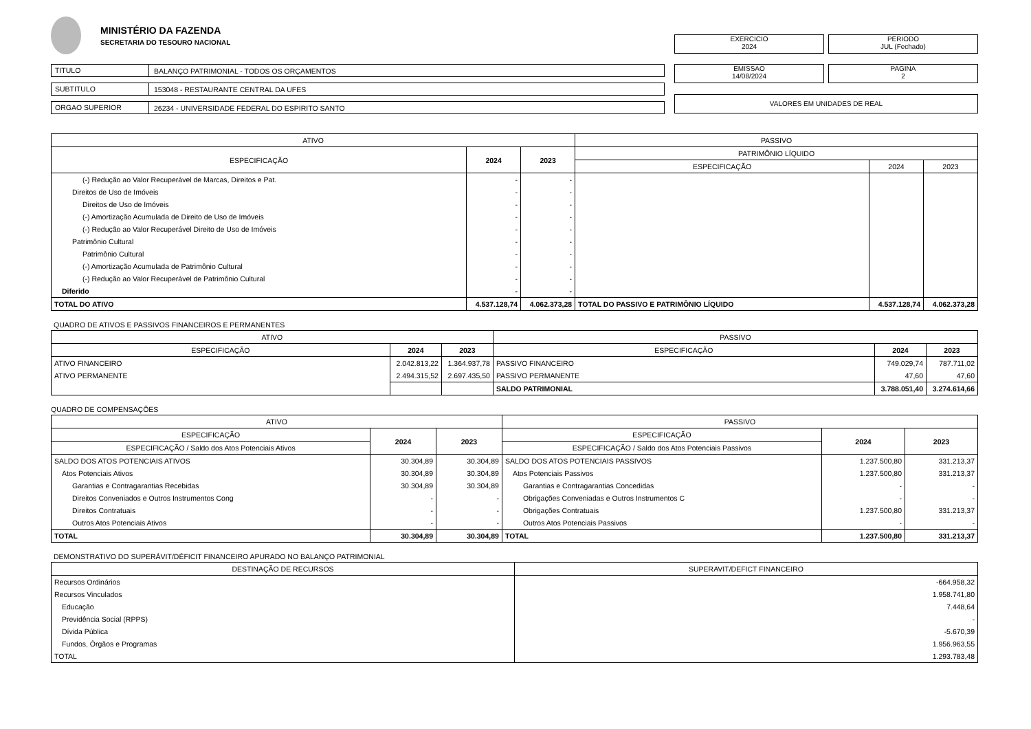MINISTÉRIO DA FAZENDA
SECRETARIA DO TESOURO NACIONAL
TITULO BALANÇO PATRIMONIAL - TODOS OS ORÇAMENTOS
SUBTITULO 153048 - RESTAURANTE CENTRAL DA UFES
ORGAO SUPERIOR 26234 - UNIVERSIDADE FEDERAL DO ESPIRITO SANTO
EXERCICIO
2024
PERIODO
JUL (Fechado)
EMISSAO
14/08/2024
PAGINA
2
VALORES EM UNIDADES DE REAL
| ATIVO | | | PASSIVO | | |
| --- | --- | --- | --- | --- | --- |
| ESPECIFICAÇÃO | 2024 | 2023 | PATRIMÔNIO LÍQUIDO | | |
| | | | ESPECIFICAÇÃO | 2024 | 2023 |
| (-) Redução ao Valor Recuperável de Marcas, Direitos e Pat. | - | - | | | |
| Direitos de Uso de Imóveis | - | - | | | |
| Direitos de Uso de Imóveis | - | - | | | |
| (-) Amortização Acumulada de Direito de Uso de Imóveis | - | - | | | |
| (-) Redução ao Valor Recuperável Direito de Uso de Imóveis | - | - | | | |
| Patrimônio Cultural | - | - | | | |
| Patrimônio Cultural | - | - | | | |
| (-) Amortização Acumulada de Patrimônio Cultural | - | - | | | |
| (-) Redução ao Valor Recuperável de Patrimônio Cultural | - | - | | | |
| Diferido | - | - | | | |
| TOTAL DO ATIVO | 4.537.128,74 | 4.062.373,28 | TOTAL DO PASSIVO E PATRIMÔNIO LÍQUIDO | 4.537.128,74 | 4.062.373,28 |
QUADRO DE ATIVOS E PASSIVOS FINANCEIROS E PERMANENTES
| ATIVO | | | PASSIVO | | |
| --- | --- | --- | --- | --- | --- |
| ESPECIFICAÇÃO | 2024 | 2023 | ESPECIFICAÇÃO | 2024 | 2023 |
| ATIVO FINANCEIRO | 2.042.813,22 | 1.364.937,78 | PASSIVO FINANCEIRO | 749.029,74 | 787.711,02 |
| ATIVO PERMANENTE | 2.494.315,52 | 2.697.435,50 | PASSIVO PERMANENTE | 47,60 | 47,60 |
| | | | SALDO PATRIMONIAL | 3.788.051,40 | 3.274.614,66 |
QUADRO DE COMPENSAÇÕES
| ATIVO | | | PASSIVO | | |
| --- | --- | --- | --- | --- | --- |
| ESPECIFICAÇÃO | 2024 | 2023 | ESPECIFICAÇÃO | 2024 | 2023 |
| ESPECIFICAÇÃO / Saldo dos Atos Potenciais Ativos | | | ESPECIFICAÇÃO / Saldo dos Atos Potenciais Passivos | | |
| SALDO DOS ATOS POTENCIAIS ATIVOS | 30.304,89 | 30.304,89 | SALDO DOS ATOS POTENCIAIS PASSIVOS | 1.237.500,80 | 331.213,37 |
| Atos Potenciais Ativos | 30.304,89 | 30.304,89 | Atos Potenciais Passivos | 1.237.500,80 | 331.213,37 |
| Garantias e Contragarantias Recebidas | 30.304,89 | 30.304,89 | Garantias e Contragarantias Concedidas | - | - |
| Direitos Conveniados e Outros Instrumentos Cong | - | - | Obrigações Conveniadas e Outros Instrumentos C | - | - |
| Direitos Contratuais | - | - | Obrigações Contratuais | 1.237.500,80 | 331.213,37 |
| Outros Atos Potenciais Ativos | - | - | Outros Atos Potenciais Passivos | - | - |
| TOTAL | 30.304,89 | 30.304,89 | TOTAL | 1.237.500,80 | 331.213,37 |
DEMONSTRATIVO DO SUPERÁVIT/DÉFICIT FINANCEIRO APURADO NO BALANÇO PATRIMONIAL
| DESTINAÇÃO DE RECURSOS | SUPERAVIT/DEFICT FINANCEIRO |
| --- | --- |
| Recursos Ordinários | -664.958,32 |
| Recursos Vinculados | 1.958.741,80 |
| Educação | 7.448,64 |
| Previdência Social (RPPS) | - |
| Dívida Pública | -5.670,39 |
| Fundos, Órgãos e Programas | 1.956.963,55 |
| TOTAL | 1.293.783,48 |